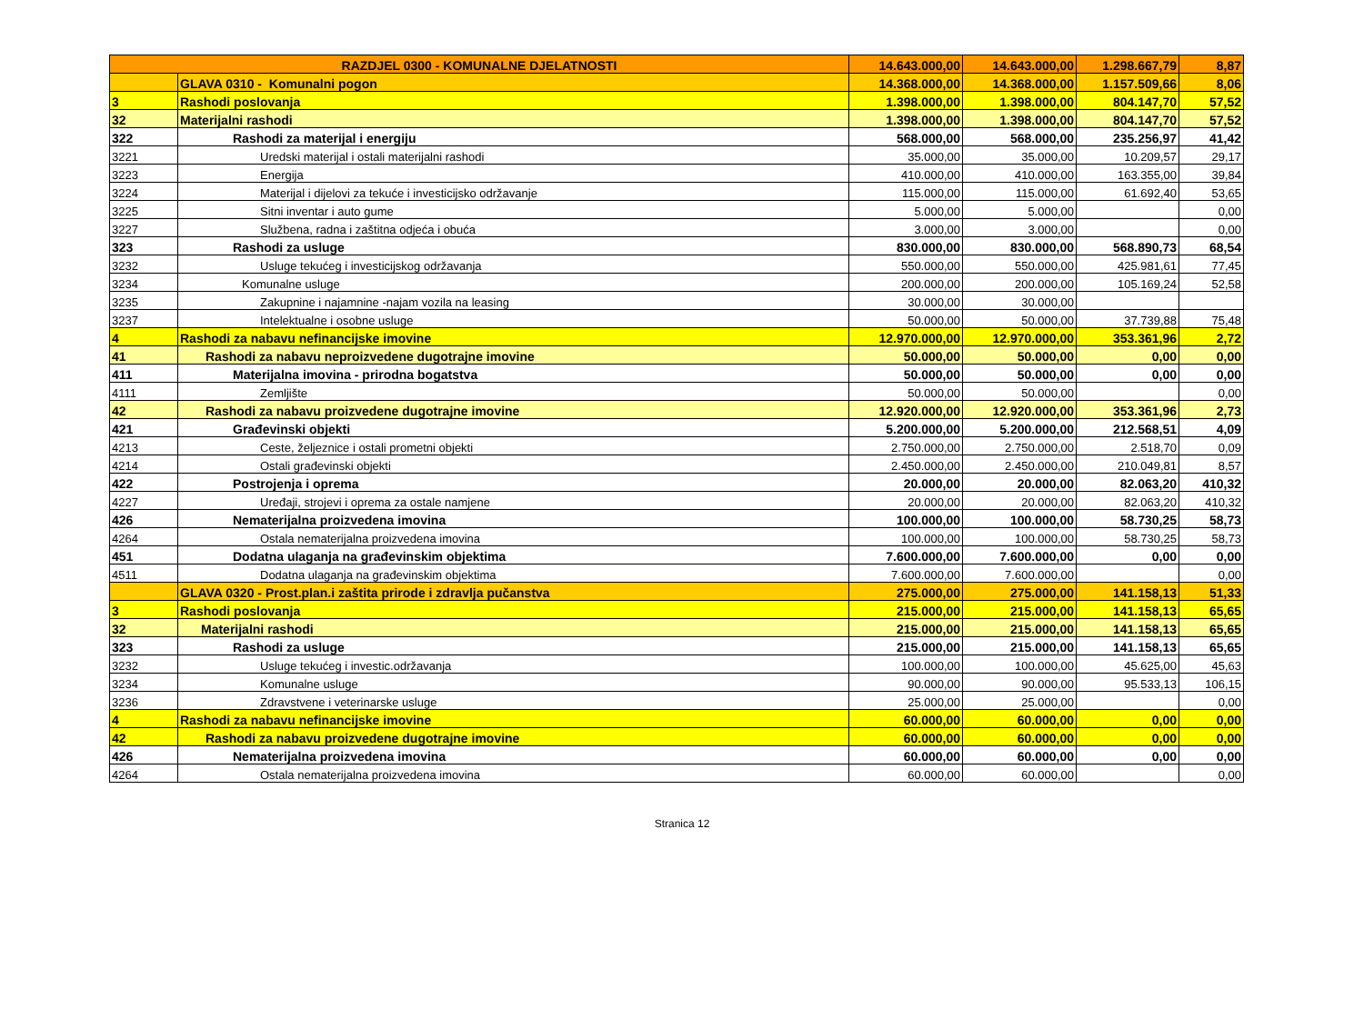| RAZDJEL 0300 - KOMUNALNE DJELATNOSTI | | 14.643.000,00 | 14.643.000,00 | 1.298.667,79 | 8,87 |
| | GLAVA 0310 - Komunalni pogon | 14.368.000,00 | 14.368.000,00 | 1.157.509,66 | 8,06 |
| 3 | Rashodi poslovanja | 1.398.000,00 | 1.398.000,00 | 804.147,70 | 57,52 |
| 32 | Materijalni rashodi | 1.398.000,00 | 1.398.000,00 | 804.147,70 | 57,52 |
| 322 | Rashodi za materijal i energiju | 568.000,00 | 568.000,00 | 235.256,97 | 41,42 |
| 3221 | Uredski materijal i ostali materijalni rashodi | 35.000,00 | 35.000,00 | 10.209,57 | 29,17 |
| 3223 | Energija | 410.000,00 | 410.000,00 | 163.355,00 | 39,84 |
| 3224 | Materijal i dijelovi za tekuće i investicijsko održavanje | 115.000,00 | 115.000,00 | 61.692,40 | 53,65 |
| 3225 | Sitni inventar i auto gume | 5.000,00 | 5.000,00 | | 0,00 |
| 3227 | Službena, radna i zaštitna odjeća i obuća | 3.000,00 | 3.000,00 | | 0,00 |
| 323 | Rashodi za usluge | 830.000,00 | 830.000,00 | 568.890,73 | 68,54 |
| 3232 | Usluge tekućeg i investicijskog održavanja | 550.000,00 | 550.000,00 | 425.981,61 | 77,45 |
| 3234 | Komunalne usluge | 200.000,00 | 200.000,00 | 105.169,24 | 52,58 |
| 3235 | Zakupnine i najamnine -najam vozila na leasing | 30.000,00 | 30.000,00 | | |
| 3237 | Intelektualne i osobne usluge | 50.000,00 | 50.000,00 | 37.739,88 | 75,48 |
| 4 | Rashodi za nabavu nefinancijske imovine | 12.970.000,00 | 12.970.000,00 | 353.361,96 | 2,72 |
| 41 | Rashodi za nabavu neproizvedene dugotrajne imovine | 50.000,00 | 50.000,00 | 0,00 | 0,00 |
| 411 | Materijalna imovina - prirodna bogatstva | 50.000,00 | 50.000,00 | 0,00 | 0,00 |
| 4111 | Zemljište | 50.000,00 | 50.000,00 | | 0,00 |
| 42 | Rashodi za nabavu proizvedene dugotrajne imovine | 12.920.000,00 | 12.920.000,00 | 353.361,96 | 2,73 |
| 421 | Građevinski objekti | 5.200.000,00 | 5.200.000,00 | 212.568,51 | 4,09 |
| 4213 | Ceste, željeznice i ostali prometni objekti | 2.750.000,00 | 2.750.000,00 | 2.518,70 | 0,09 |
| 4214 | Ostali građevinski objekti | 2.450.000,00 | 2.450.000,00 | 210.049,81 | 8,57 |
| 422 | Postrojenja i oprema | 20.000,00 | 20.000,00 | 82.063,20 | 410,32 |
| 4227 | Uređaji, strojevi i oprema za ostale namjene | 20.000,00 | 20.000,00 | 82.063,20 | 410,32 |
| 426 | Nematerijalna proizvedena imovina | 100.000,00 | 100.000,00 | 58.730,25 | 58,73 |
| 4264 | Ostala nematerijalna proizvedena imovina | 100.000,00 | 100.000,00 | 58.730,25 | 58,73 |
| 451 | Dodatna ulaganja na građevinskim objektima | 7.600.000,00 | 7.600.000,00 | 0,00 | 0,00 |
| 4511 | Dodatna ulaganja na građevinskim objektima | 7.600.000,00 | 7.600.000,00 | | 0,00 |
| | GLAVA 0320 - Prost.plan.i zaštita prirode i zdravlja pučanstva | 275.000,00 | 275.000,00 | 141.158,13 | 51,33 |
| 3 | Rashodi poslovanja | 215.000,00 | 215.000,00 | 141.158,13 | 65,65 |
| 32 | Materijalni rashodi | 215.000,00 | 215.000,00 | 141.158,13 | 65,65 |
| 323 | Rashodi za usluge | 215.000,00 | 215.000,00 | 141.158,13 | 65,65 |
| 3232 | Usluge tekućeg i investic.održavanja | 100.000,00 | 100.000,00 | 45.625,00 | 45,63 |
| 3234 | Komunalne usluge | 90.000,00 | 90.000,00 | 95.533,13 | 106,15 |
| 3236 | Zdravstvene i veterinarske usluge | 25.000,00 | 25.000,00 | | 0,00 |
| 4 | Rashodi za nabavu nefinancijske imovine | 60.000,00 | 60.000,00 | 0,00 | 0,00 |
| 42 | Rashodi za nabavu proizvedene dugotrajne imovine | 60.000,00 | 60.000,00 | 0,00 | 0,00 |
| 426 | Nematerijalna proizvedena imovina | 60.000,00 | 60.000,00 | 0,00 | 0,00 |
| 4264 | Ostala nematerijalna proizvedena imovina | 60.000,00 | 60.000,00 | | 0,00 |
Stranica 12